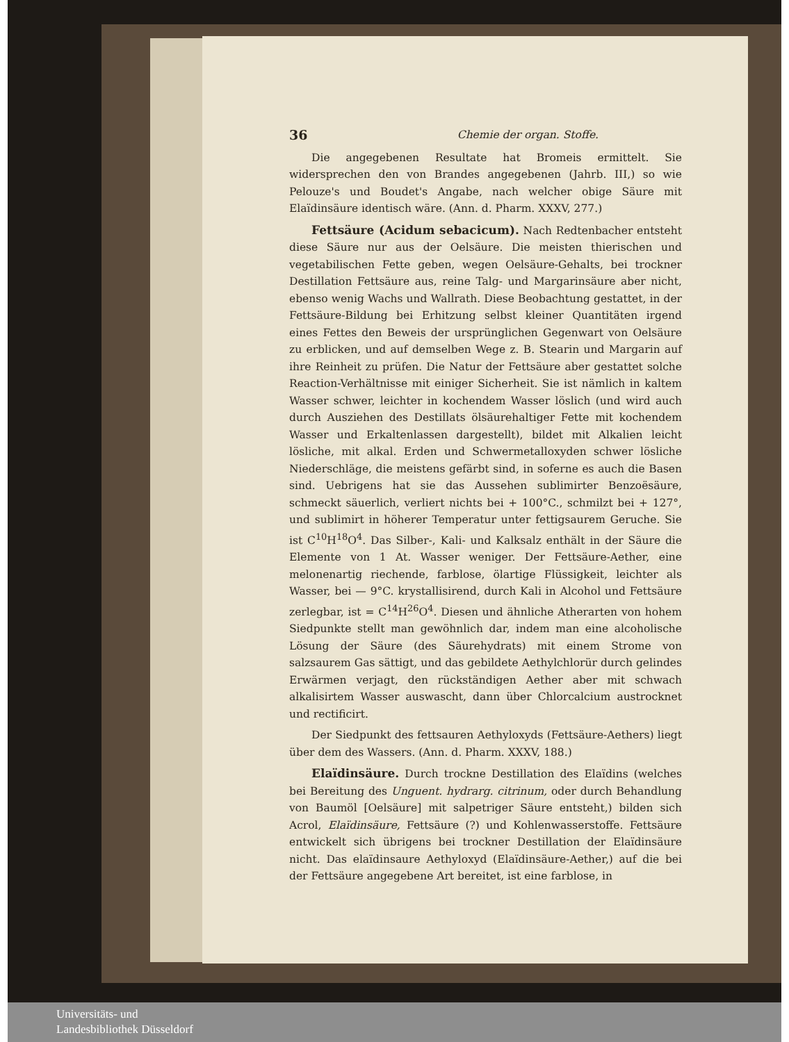36 Chemie der organ. Stoffe.
Die angegebenen Resultate hat Bromeis ermittelt. Sie widersprechen den von Brandes angegebenen (Jahrb. III,) so wie Pelouze's und Boudet's Angabe, nach welcher obige Säure mit Elaïdinsäure identisch wäre. (Ann. d. Pharm. XXXV, 277.)
Fettsäure (Acidum sebacicum). Nach Redtenbacher entsteht diese Säure nur aus der Oelsäure. Die meisten thierischen und vegetabilischen Fette geben, wegen Oelsäure-Gehalts, bei trockner Destillation Fettsäure aus, reine Talg- und Margarinsäure aber nicht, ebenso wenig Wachs und Wallrath. Diese Beobachtung gestattet, in der Fettsäure-Bildung bei Erhitzung selbst kleiner Quantitäten irgend eines Fettes den Beweis der ursprünglichen Gegenwart von Oelsäure zu erblicken, und auf demselben Wege z. B. Stearin und Margarin auf ihre Reinheit zu prüfen. Die Natur der Fettsäure aber gestattet solche Reaction-Verhältnisse mit einiger Sicherheit. Sie ist nämlich in kaltem Wasser schwer, leichter in kochendem Wasser löslich (und wird auch durch Ausziehen des Destillats ölsäurehaltiger Fette mit kochendem Wasser und Erkaltenlassen dargestellt), bildet mit Alkalien leicht lösliche, mit alkal. Erden und Schwermetalloxyden schwer lösliche Niederschläge, die meistens gefärbt sind, in soferne es auch die Basen sind. Uebrigens hat sie das Aussehen sublimirter Benzoësäure, schmeckt säuerlich, verliert nichts bei + 100°C., schmilzt bei + 127°, und sublimirt in höherer Temperatur unter fettigsaurem Geruche. Sie ist C<sup>10</sup>H<sup>18</sup>O<sup>4</sup>. Das Silber-, Kali- und Kalksalz enthält in der Säure die Elemente von 1 At. Wasser weniger. Der Fettsäure-Aether, eine melonenartig riechende, farblose, ölartige Flüssigkeit, leichter als Wasser, bei — 9°C. krystallisirend, durch Kali in Alcohol und Fettsäure zerlegbar, ist = C<sup>14</sup>H<sup>26</sup>O<sup>4</sup>. Diesen und ähnliche Atherarten von hohem Siedpunkte stellt man gewöhnlich dar, indem man eine alcoholische Lösung der Säure (des Säurehydrats) mit einem Strome von salzsaurem Gas sättigt, und das gebildete Aethylchlorür durch gelindes Erwärmen verjagt, den rückständigen Aether aber mit schwach alkalisirtem Wasser auswascht, dann über Chlorcalcium austrocknet und rectificirt.
Der Siedpunkt des fettsauren Aethyloxyds (Fettsäure-Aethers) liegt über dem des Wassers. (Ann. d. Pharm. XXXV, 188.)
Elaïdinsäure. Durch trockne Destillation des Elaïdins (welches bei Bereitung des Unguent. hydrarg. citrinum, oder durch Behandlung von Baumöl [Oelsäure] mit salpetriger Säure entsteht,) bilden sich Acrol, Elaïdinsäure, Fettsäure (?) und Kohlenwasserstoffe. Fettsäure entwickelt sich übrigens bei trockner Destillation der Elaïdinsäure nicht. Das elaïdinsaure Aethyloxyd (Elaïdinsäure-Aether,) auf die bei der Fettsäure angegebene Art bereitet, ist eine farblose, in
Universitäts- und
Landesbibliothek Düsseldorf